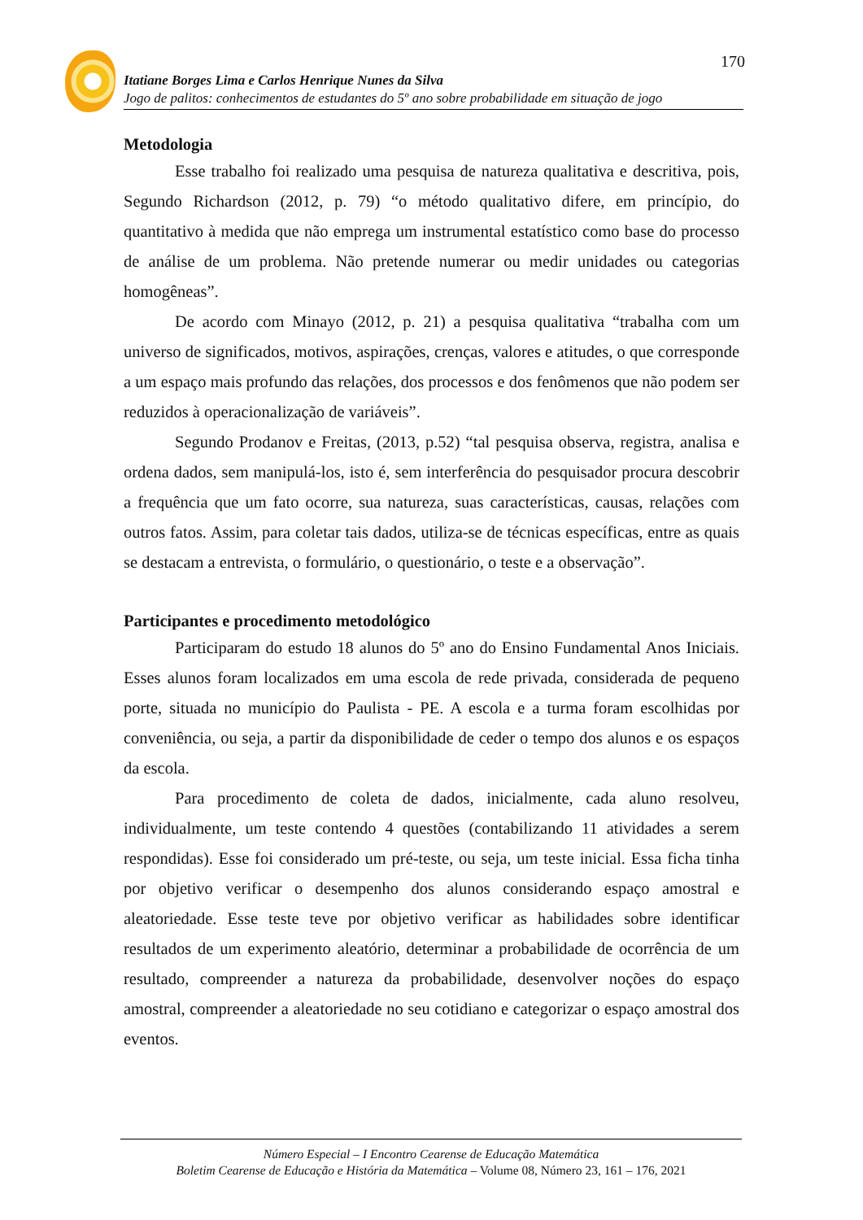170
Itatiane Borges Lima e Carlos Henrique Nunes da Silva
Jogo de palitos: conhecimentos de estudantes do 5º ano sobre probabilidade em situação de jogo
Metodologia
Esse trabalho foi realizado uma pesquisa de natureza qualitativa e descritiva, pois, Segundo Richardson (2012, p. 79) “o método qualitativo difere, em princípio, do quantitativo à medida que não emprega um instrumental estatístico como base do processo de análise de um problema. Não pretende numerar ou medir unidades ou categorias homogêneas”.
De acordo com Minayo (2012, p. 21) a pesquisa qualitativa “trabalha com um universo de significados, motivos, aspirações, crenças, valores e atitudes, o que corresponde a um espaço mais profundo das relações, dos processos e dos fenômenos que não podem ser reduzidos à operacionalização de variáveis”.
Segundo Prodanov e Freitas, (2013, p.52) “tal pesquisa observa, registra, analisa e ordena dados, sem manipulá-los, isto é, sem interferência do pesquisador procura descobrir a frequência que um fato ocorre, sua natureza, suas características, causas, relações com outros fatos. Assim, para coletar tais dados, utiliza-se de técnicas específicas, entre as quais se destacam a entrevista, o formulário, o questionário, o teste e a observação”.
Participantes e procedimento metodológico
Participaram do estudo 18 alunos do 5º ano do Ensino Fundamental Anos Iniciais. Esses alunos foram localizados em uma escola de rede privada, considerada de pequeno porte, situada no município do Paulista - PE. A escola e a turma foram escolhidas por conveniência, ou seja, a partir da disponibilidade de ceder o tempo dos alunos e os espaços da escola.
Para procedimento de coleta de dados, inicialmente, cada aluno resolveu, individualmente, um teste contendo 4 questões (contabilizando 11 atividades a serem respondidas). Esse foi considerado um pré-teste, ou seja, um teste inicial. Essa ficha tinha por objetivo verificar o desempenho dos alunos considerando espaço amostral e aleatoriedade. Esse teste teve por objetivo verificar as habilidades sobre identificar resultados de um experimento aleatório, determinar a probabilidade de ocorrência de um resultado, compreender a natureza da probabilidade, desenvolver noções do espaço amostral, compreender a aleatoriedade no seu cotidiano e categorizar o espaço amostral dos eventos.
Número Especial – I Encontro Cearense de Educação Matemática
Boletim Cearense de Educação e História da Matemática – Volume 08, Número 23, 161 – 176, 2021